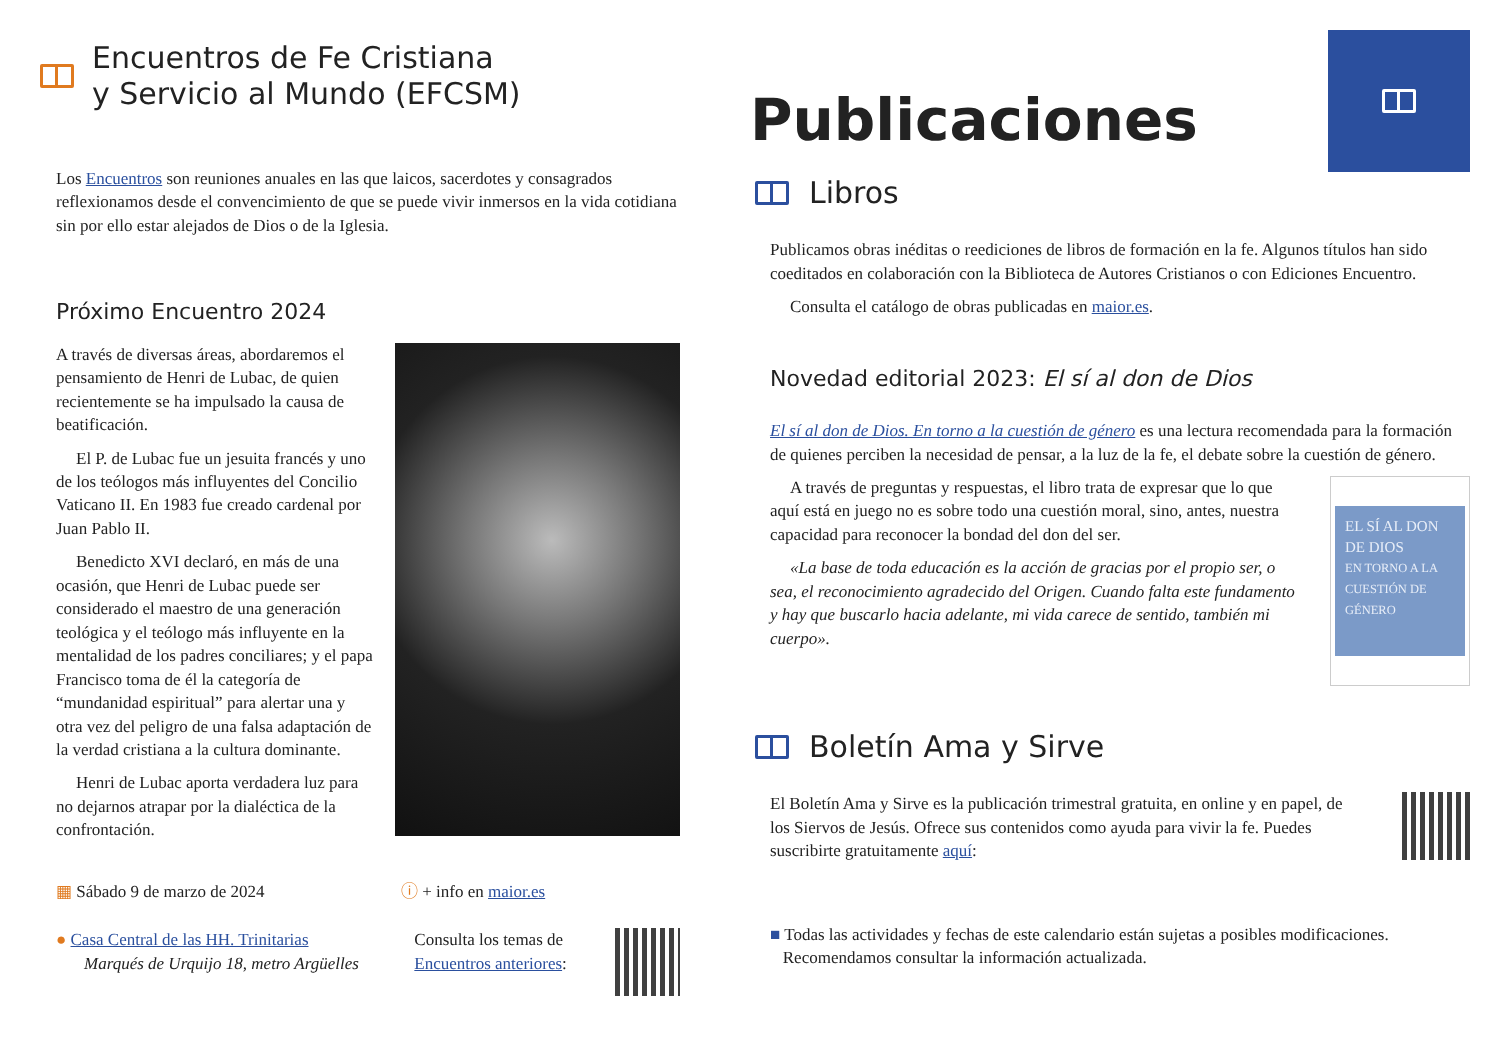Encuentros de Fe Cristiana
y Servicio al Mundo (EFCSM)
Los Encuentros son reuniones anuales en las que laicos, sacerdotes y consagrados reflexionamos desde el convencimiento de que se puede vivir inmersos en la vida cotidiana sin por ello estar alejados de Dios o de la Iglesia.
Próximo Encuentro 2024
A través de diversas áreas, abordaremos el pensamiento de Henri de Lubac, de quien recientemente se ha impulsado la causa de beatificación.
El P. de Lubac fue un jesuita francés y uno de los teólogos más influyentes del Concilio Vaticano II. En 1983 fue creado cardenal por Juan Pablo II.
Benedicto XVI declaró, en más de una ocasión, que Henri de Lubac puede ser considerado el maestro de una generación teológica y el teólogo más influyente en la mentalidad de los padres conciliares; y el papa Francisco toma de él la categoría de “mundanidad espiritual” para alertar una y otra vez del peligro de una falsa adaptación de la verdad cristiana a la cultura dominante.
Henri de Lubac aporta verdadera luz para no dejarnos atrapar por la dialéctica de la confrontación.
▦ Sábado 9 de marzo de 2024 ⓘ + info en maior.es
● Casa Central de las HH. Trinitarias
Marqués de Urquijo 18, metro Argüelles
Consulta los temas de Encuentros anteriores:
Publicaciones
Libros
Publicamos obras inéditas o reediciones de libros de formación en la fe. Algunos títulos han sido coeditados en colaboración con la Biblioteca de Autores Cristianos o con Ediciones Encuentro.
Consulta el catálogo de obras publicadas en maior.es.
Novedad editorial 2023: El sí al don de Dios
El sí al don de Dios. En torno a la cuestión de género es una lectura recomendada para la formación de quienes perciben la necesidad de pensar, a la luz de la fe, el debate sobre la cuestión de género.
A través de preguntas y respuestas, el libro trata de expresar que lo que aquí está en juego no es sobre todo una cuestión moral, sino, antes, nuestra capacidad para reconocer la bondad del don del ser.
«La base de toda educación es la acción de gracias por el propio ser, o sea, el reconocimiento agradecido del Origen. Cuando falta este fundamento y hay que buscarlo hacia adelante, mi vida carece de sentido, también mi cuerpo».
EL SÍ AL DON DE DIOS
EN TORNO A LA CUESTIÓN DE GÉNERO
Boletín Ama y Sirve
El Boletín Ama y Sirve es la publicación trimestral gratuita, en online y en papel, de los Siervos de Jesús. Ofrece sus contenidos como ayuda para vivir la fe. Puedes suscribirte gratuitamente aquí:
■ Todas las actividades y fechas de este calendario están sujetas a posibles modificaciones.
Recomendamos consultar la información actualizada.